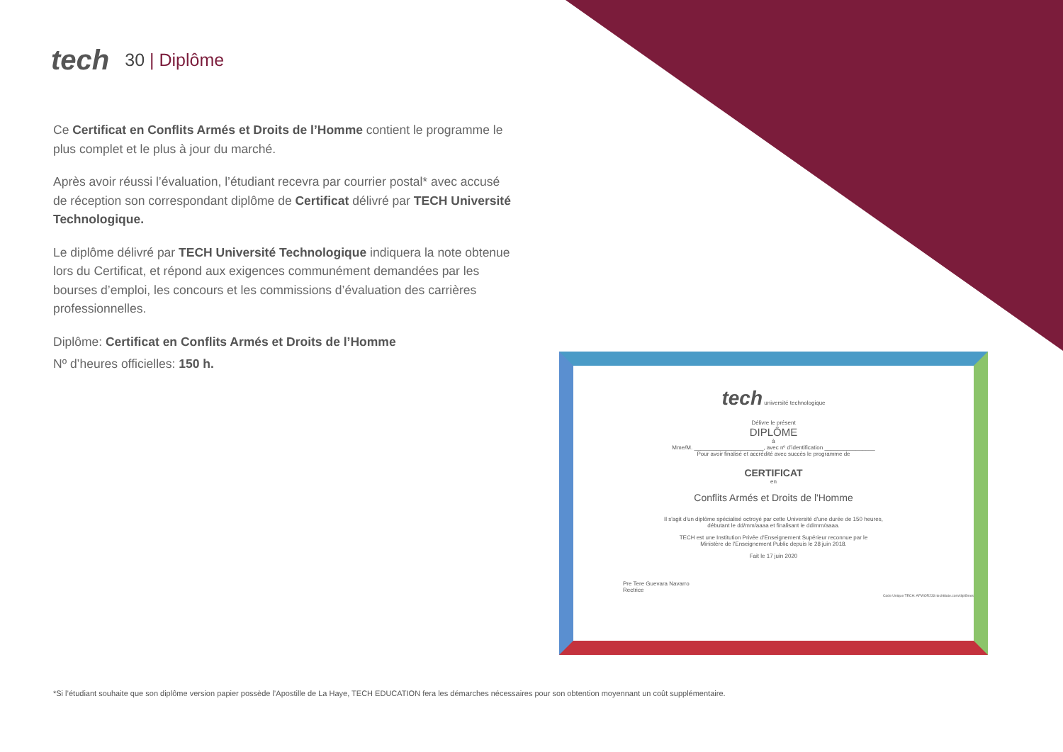tech
30 | Diplôme
Ce Certificat en Conflits Armés et Droits de l’Homme contient le programme le plus complet et le plus à jour du marché.
Après avoir réussi l’évaluation, l’étudiant recevra par courrier postal* avec accusé de réception son correspondant diplôme de Certificat délivré par TECH Université Technologique.
Le diplôme délivré par TECH Université Technologique indiquera la note obtenue lors du Certificat, et répond aux exigences communément demandées par les bourses d’emploi, les concours et les commissions d’évaluation des carrières professionnelles.
Diplôme: Certificat en Conflits Armés et Droits de l’Homme
Nº d’heures officielles: 150 h.
tech université technologique
Délivre le présent
DIPLÔME
à
Mme/M. ______________________, avec nº d’identification ________________
Pour avoir finalisé et accrédité avec succès le programme de
CERTIFICAT
en
Conflits Armés et Droits de l'Homme
Il s'agit d'un diplôme spécialisé octroyé par cette Université d'une durée de 150 heures,
débutant le dd/mm/aaaa et finalisant le dd/mm/aaaa.
TECH est une Institution Privée d'Enseignement Supérieur reconnue par le
Ministère de l'Enseignement Public depuis le 28 juin 2018.
Fait le 17 juin 2020
Pre Tere Guevara Navarro
Rectrice
Code Unique TECH: AFWOR23S techtitute.com/diplômes
*Si l’étudiant souhaite que son diplôme version papier possède l’Apostille de La Haye, TECH EDUCATION fera les démarches nécessaires pour son obtention moyennant un coût supplémentaire.